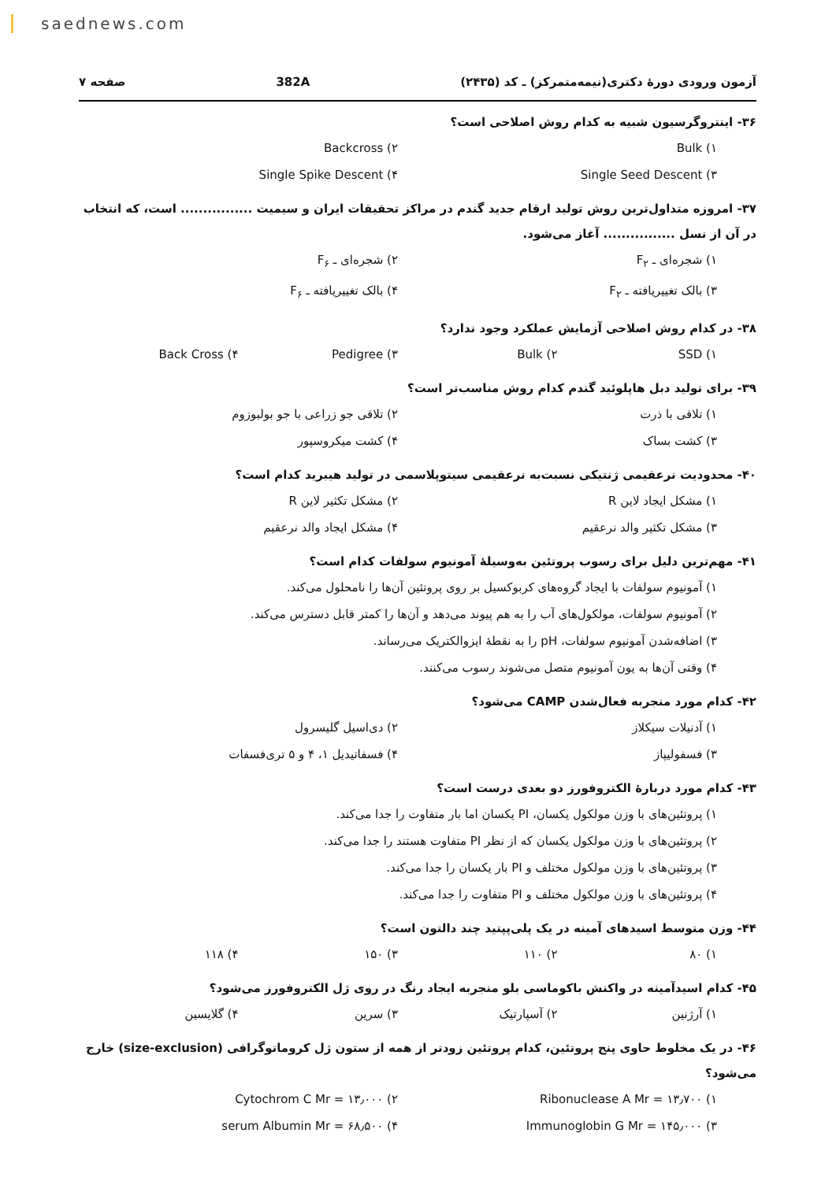saednews.com
آزمون ورودی دورهٔ دکتری(نیمه‌متمرکز) ـ کد (۲۴۳۵) 382A صفحه ۷
۳۶- اینتروگرسیون شبیه به کدام روش اصلاحی است؟
۱) Bulk ۲) Backcross ۳) Single Seed Descent ۴) Single Spike Descent
۳۷- امروزه متداول‌ترین روش تولید ارقام جدید گندم در مراکز تحقیقات ایران و سیمیت ................ است، که انتخاب در آن از نسل ................ آغاز می‌شود.
۱) شجره‌ای ـ F<sub>۲</sub> ۲) شجره‌ای ـ F<sub>۶</sub> ۳) بالک تغییریافته ـ F<sub>۲</sub> ۴) بالک تغییریافته ـ F<sub>۶</sub>
۳۸- در کدام روش اصلاحی آزمایش عملکرد وجود ندارد؟
۱) SSD ۲) Bulk ۳) Pedigree ۴) Back Cross
۳۹- برای تولید دبل هاپلوئید گندم کدام روش مناسب‌تر است؟
۱) تلاقی با ذرت ۲) تلاقی جو زراعی با جو بولبوزوم ۳) کشت بساک ۴) کشت میکروسپور
۴۰- محدودیت نرعقیمی ژنتیکی نسبت‌به نرعقیمی سیتوپلاسمی در تولید هیبرید کدام است؟
۱) مشکل ایجاد لاین R ۲) مشکل تکثیر لاین R ۳) مشکل تکثیر والد نرعقیم ۴) مشکل ایجاد والد نرعقیم
۴۱- مهم‌ترین دلیل برای رسوب پروتئین به‌وسیلهٔ آمونیوم سولفات کدام است؟
۱) آمونیوم سولفات با ایجاد گروه‌های کربوکسیل بر روی پروتئین آن‌ها را نامحلول می‌کند.
۲) آمونیوم سولفات، مولکول‌های آب را به هم پیوند می‌دهد و آن‌ها را کمتر قابل دسترس می‌کند.
۳) اضافه‌شدن آمونیوم سولفات، pH را به نقطهٔ ایزوالکتریک می‌رساند.
۴) وقتی آن‌ها به یون آمونیوم متصل می‌شوند رسوب می‌کنند.
۴۲- کدام مورد منجربه فعال‌شدن CAMP می‌شود؟
۱) آدنیلات سیکلاز ۲) دی‌اسیل گلیسرول ۳) فسفولیپاز ۴) فسفاتیدیل ۱، ۴ و ۵ تری‌فسفات
۴۳- کدام مورد دربارهٔ الکتروفورز دو بعدی درست است؟
۱) پروتئین‌های با وزن مولکول یکسان، PI یکسان اما بار متفاوت را جدا می‌کند.
۲) پروتئین‌های با وزن مولکول یکسان که از نظر PI متفاوت هستند را جدا می‌کند.
۳) پروتئین‌های با وزن مولکول مختلف و PI بار یکسان را جدا می‌کند.
۴) پروتئین‌های با وزن مولکول مختلف و PI متفاوت را جدا می‌کند.
۴۴- وزن متوسط اسیدهای آمینه در یک پلی‌پپتید چند دالتون است؟
۱) ۸۰ ۲) ۱۱۰ ۳) ۱۵۰ ۴) ۱۱۸
۴۵- کدام اسیدآمینه در واکنش باکوماسی بلو منجربه ایجاد رنگ در روی ژل الکتروفورز می‌شود؟
۱) آرژنین ۲) آسپارتیک ۳) سرین ۴) گلایسین
۴۶- در یک مخلوط حاوی پنج پروتئین، کدام پروتئین زودتر از همه از ستون ژل کروماتوگرافی (size-exclusion) خارج می‌شود؟
۱) Ribonuclease A Mr = ۱۳٫۷۰۰ ۲) Cytochrom C Mr = ۱۳٫۰۰۰ ۳) Immunoglobin G Mr = ۱۴۵٫۰۰۰ ۴) serum Albumin Mr = ۶۸٫۵۰۰